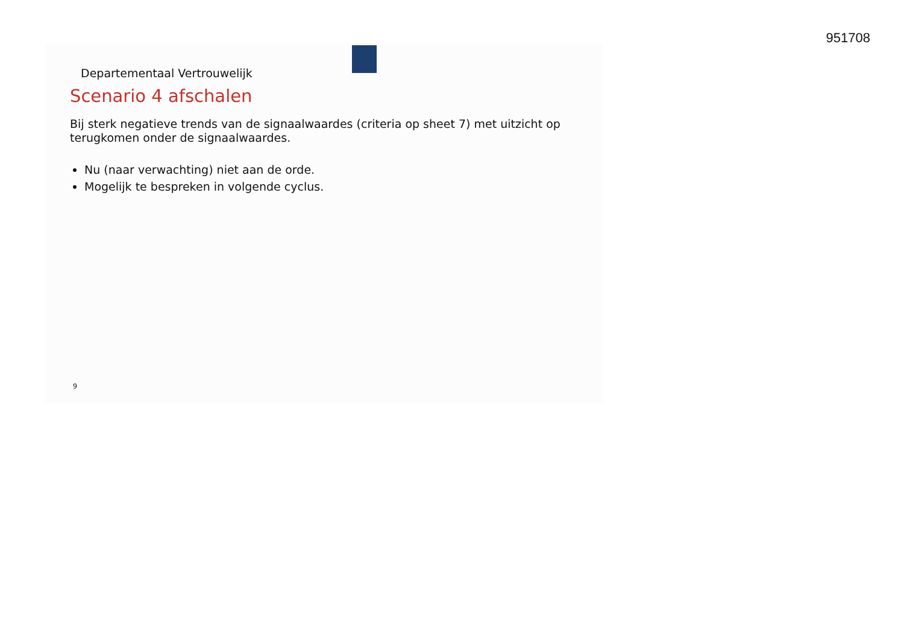951708
Departementaal Vertrouwelijk
Scenario 4 afschalen
Bij sterk negatieve trends van de signaalwaardes (criteria op sheet 7) met uitzicht op
terugkomen onder de signaalwaardes.
Nu (naar verwachting) niet aan de orde.
Mogelijk te bespreken in volgende cyclus.
9